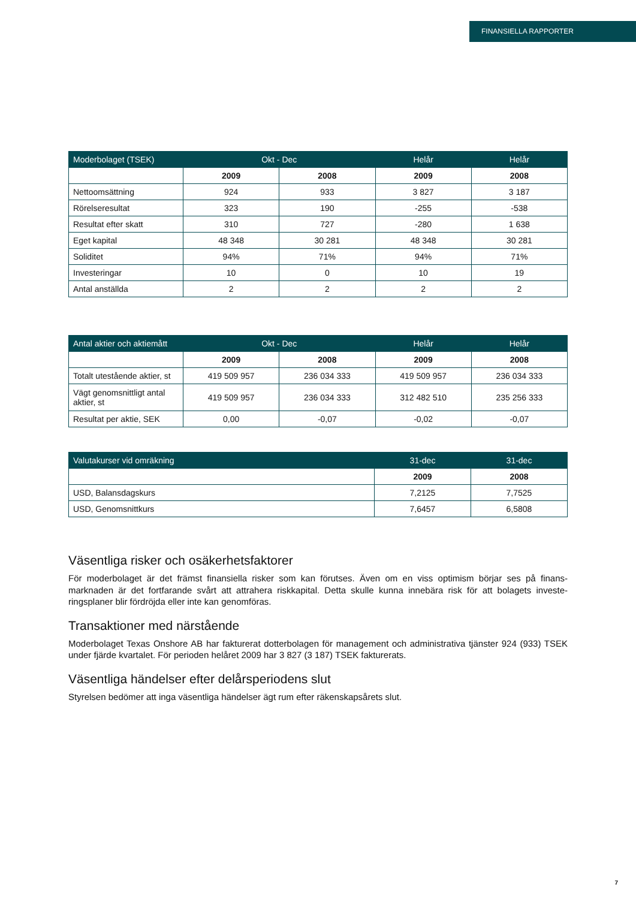FINANSIELLA RAPPORTER
| Moderbolaget (TSEK) | Okt - Dec | | Helår | Helår |
| --- | --- | --- | --- | --- |
| | 2009 | 2008 | 2009 | 2008 |
| Nettoomsättning | 924 | 933 | 3 827 | 3 187 |
| Rörelseresultat | 323 | 190 | -255 | -538 |
| Resultat efter skatt | 310 | 727 | -280 | 1 638 |
| Eget kapital | 48 348 | 30 281 | 48 348 | 30 281 |
| Soliditet | 94% | 71% | 94% | 71% |
| Investeringar | 10 | 0 | 10 | 19 |
| Antal anställda | 2 | 2 | 2 | 2 |
| Antal aktier och aktiemått | Okt - Dec | | Helår | Helår |
| --- | --- | --- | --- | --- |
| | 2009 | 2008 | 2009 | 2008 |
| Totalt utestående aktier, st | 419 509 957 | 236 034 333 | 419 509 957 | 236 034 333 |
| Vägt genomsnittligt antal aktier, st | 419 509 957 | 236 034 333 | 312 482 510 | 235 256 333 |
| Resultat per aktie, SEK | 0,00 | -0,07 | -0,02 | -0,07 |
| Valutakurser vid omräkning | 31-dec | 31-dec |
| --- | --- | --- |
| | 2009 | 2008 |
| USD, Balansdagskurs | 7,2125 | 7,7525 |
| USD, Genomsnittkurs | 7,6457 | 6,5808 |
Väsentliga risker och osäkerhetsfaktorer
För moderbolaget är det främst finansiella risker som kan förutses. Även om en viss optimism börjar ses på finans-marknaden är det fortfarande svårt att attrahera riskkapital. Detta skulle kunna innebära risk för att bolagets investe-ringsplaner blir fördröjda eller inte kan genomföras.
Transaktioner med närstående
Moderbolaget Texas Onshore AB har fakturerat dotterbolagen för management och administrativa tjänster 924 (933) TSEK under fjärde kvartalet. För perioden helåret 2009 har 3 827 (3 187) TSEK fakturerats.
Väsentliga händelser efter delårsperiodens slut
Styrelsen bedömer att inga väsentliga händelser ägt rum efter räkenskapsårets slut.
7